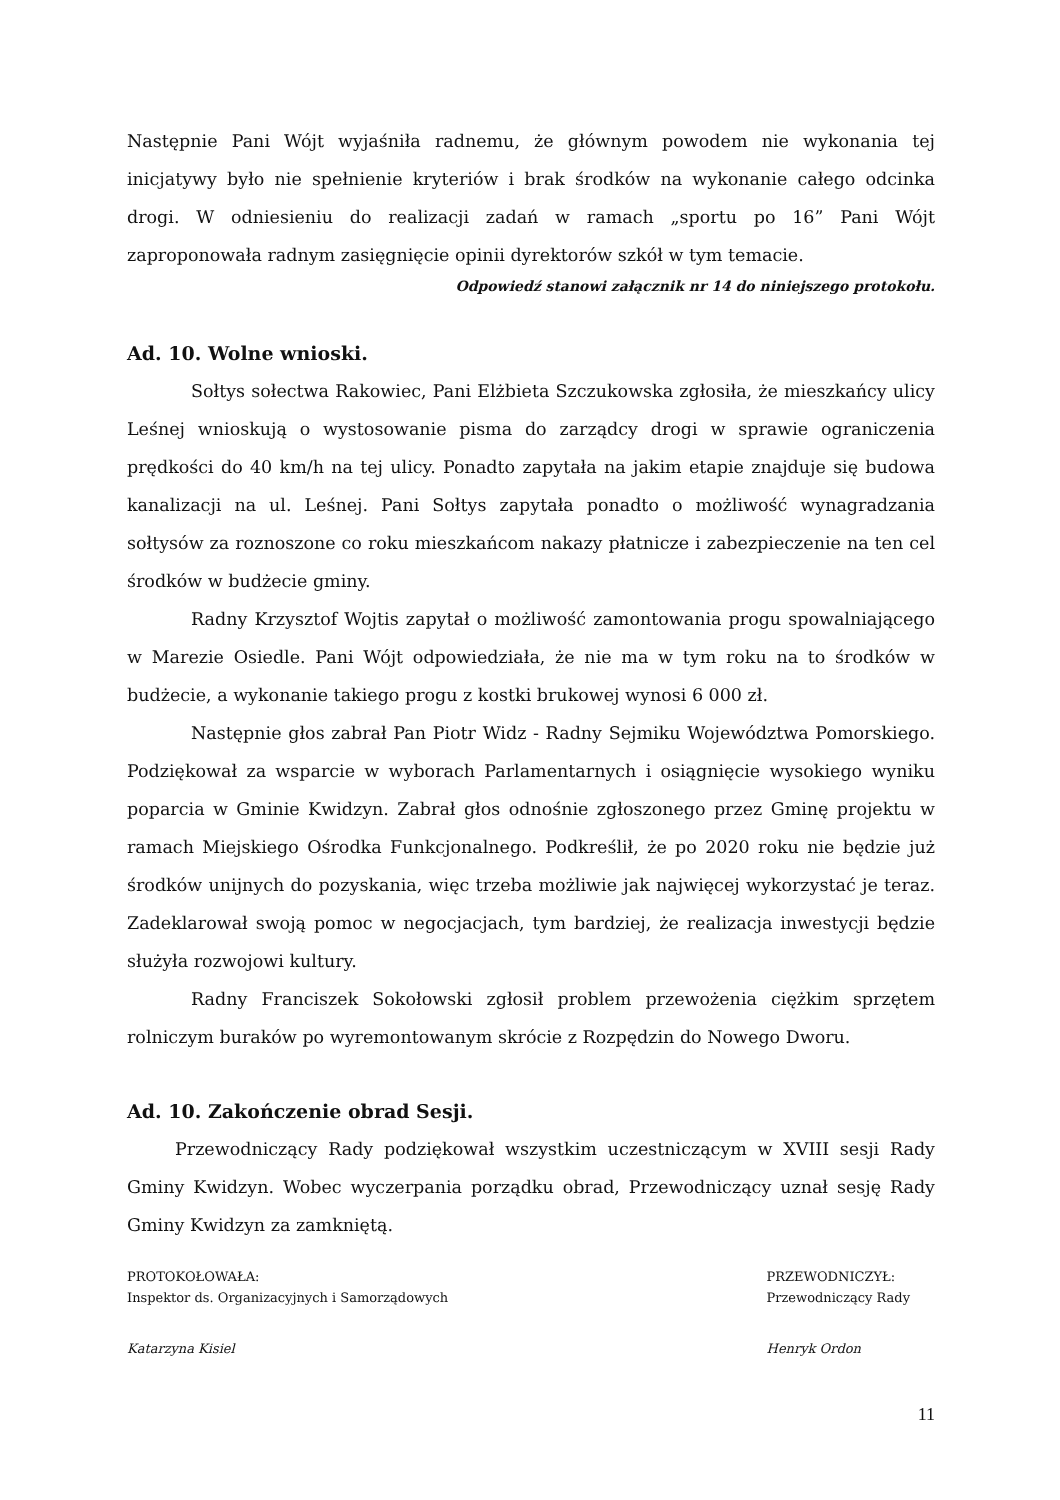Następnie Pani Wójt wyjaśniła radnemu, że głównym powodem nie wykonania tej inicjatywy było nie spełnienie kryteriów i brak środków na wykonanie całego odcinka drogi. W odniesieniu do realizacji zadań w ramach „sportu po 16” Pani Wójt zaproponowała radnym zasięgnięcie opinii dyrektorów szkół w tym temacie.
Odpowiedź stanowi załącznik nr 14 do niniejszego protokołu.
Ad. 10. Wolne wnioski.
Sołtys sołectwa Rakowiec, Pani Elżbieta Szczukowska zgłosiła, że mieszkańcy ulicy Leśnej wnioskują o wystosowanie pisma do zarządcy drogi w sprawie ograniczenia prędkości do 40 km/h na tej ulicy. Ponadto zapytała na jakim etapie znajduje się budowa kanalizacji na ul. Leśnej. Pani Sołtys zapytała ponadto o możliwość wynagradzania sołtysów za roznoszone co roku mieszkańcom nakazy płatnicze i zabezpieczenie na ten cel środków w budżecie gminy.
Radny Krzysztof Wojtis zapytał o możliwość zamontowania progu spowalniającego w Marezie Osiedle. Pani Wójt odpowiedziała, że nie ma w tym roku na to środków w budżecie, a wykonanie takiego progu z kostki brukowej wynosi 6 000 zł.
Następnie głos zabrał Pan Piotr Widz - Radny Sejmiku Województwa Pomorskiego. Podziękował za wsparcie w wyborach Parlamentarnych i osiągnięcie wysokiego wyniku poparcia w Gminie Kwidzyn. Zabrał głos odnośnie zgłoszonego przez Gminę projektu w ramach Miejskiego Ośrodka Funkcjonalnego. Podkreślił, że po 2020 roku nie będzie już środków unijnych do pozyskania, więc trzeba możliwie jak najwięcej wykorzystać je teraz. Zadeklarował swoją pomoc w negocjacjach, tym bardziej, że realizacja inwestycji będzie służyła rozwojowi kultury.
Radny Franciszek Sokołowski zgłosił problem przewożenia ciężkim sprzętem rolniczym buraków po wyremontowanym skrócie z Rozpędzin do Nowego Dworu.
Ad. 10. Zakończenie obrad Sesji.
Przewodniczący Rady podziękował wszystkim uczestniczącym w XVIII sesji Rady Gminy Kwidzyn. Wobec wyczerpania porządku obrad, Przewodniczący uznał sesję Rady Gminy Kwidzyn za zamkniętą.
PROTOKOŁOWAŁA:
Inspektor ds. Organizacyjnych i Samorządowych
Katarzyna Kisiel
PRZEWODNICZYŁ:
Przewodniczący Rady
Henryk Ordon
11